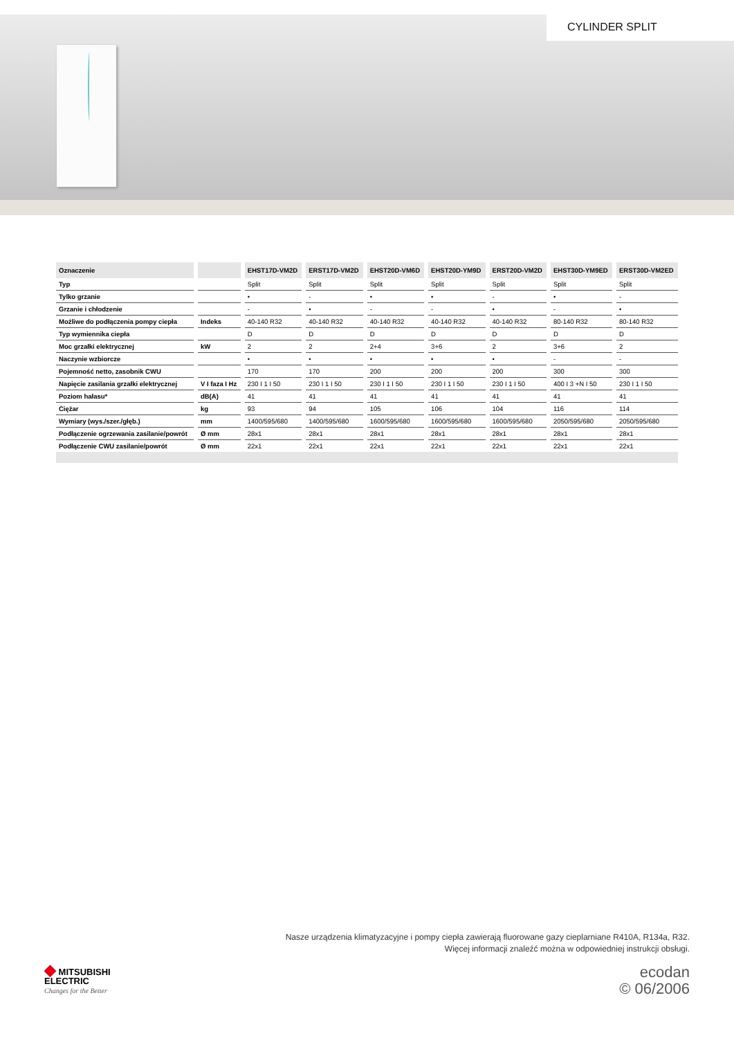CYLINDER SPLIT
| Oznaczenie | | EHST17D-VM2D | ERST17D-VM2D | EHST20D-VM6D | EHST20D-YM9D | ERST20D-VM2D | EHST30D-YM9ED | ERST30D-VM2ED |
| --- | --- | --- | --- | --- | --- | --- | --- | --- |
| Typ | | Split | Split | Split | Split | Split | Split | Split |
| Tylko grzanie | | • | - | • | • | - | • | - |
| Grzanie i chłodzenie | | - | • | - | - | • | - | • |
| Możliwe do podłączenia pompy ciepła | Indeks | 40-140 R32 | 40-140 R32 | 40-140 R32 | 40-140 R32 | 40-140 R32 | 80-140 R32 | 80-140 R32 |
| Typ wymiennika ciepła | | D | D | D | D | D | D | D |
| Moc grzałki elektrycznej | kW | 2 | 2 | 2+4 | 3+6 | 2 | 3+6 | 2 |
| Naczynie wzbiorcze | | • | • | • | • | • | - | - |
| Pojemność netto, zasobnik CWU | | 170 | 170 | 200 | 200 | 200 | 300 | 300 |
| Napięcie zasilania grzałki elektrycznej | V I faza I Hz | 230 I 1 I 50 | 230 I 1 I 50 | 230 I 1 I 50 | 230 I 1 I 50 | 230 I 1 I 50 | 400 I 3 +N I 50 | 230 I 1 I 50 |
| Poziom hałasu* | dB(A) | 41 | 41 | 41 | 41 | 41 | 41 | 41 |
| Ciężar | kg | 93 | 94 | 105 | 106 | 104 | 116 | 114 |
| Wymiary (wys./szer./głęb.) | mm | 1400/595/680 | 1400/595/680 | 1600/595/680 | 1600/595/680 | 1600/595/680 | 2050/595/680 | 2050/595/680 |
| Podłączenie ogrzewania zasilanie/powrót | Ø mm | 28x1 | 28x1 | 28x1 | 28x1 | 28x1 | 28x1 | 28x1 |
| Podłączenie CWU zasilanie/powrót | Ø mm | 22x1 | 22x1 | 22x1 | 22x1 | 22x1 | 22x1 | 22x1 |
Nasze urządzenia klimatyzacyjne i pompy ciepła zawierają fluorowane gazy cieplarniane R410A, R134a, R32.
Więcej informacji znaleźć można w odpowiedniej instrukcji obsługi.
◆ MITSUBISHI
ELECTRIC
Changes for the Better
ecodan
© 06/2006